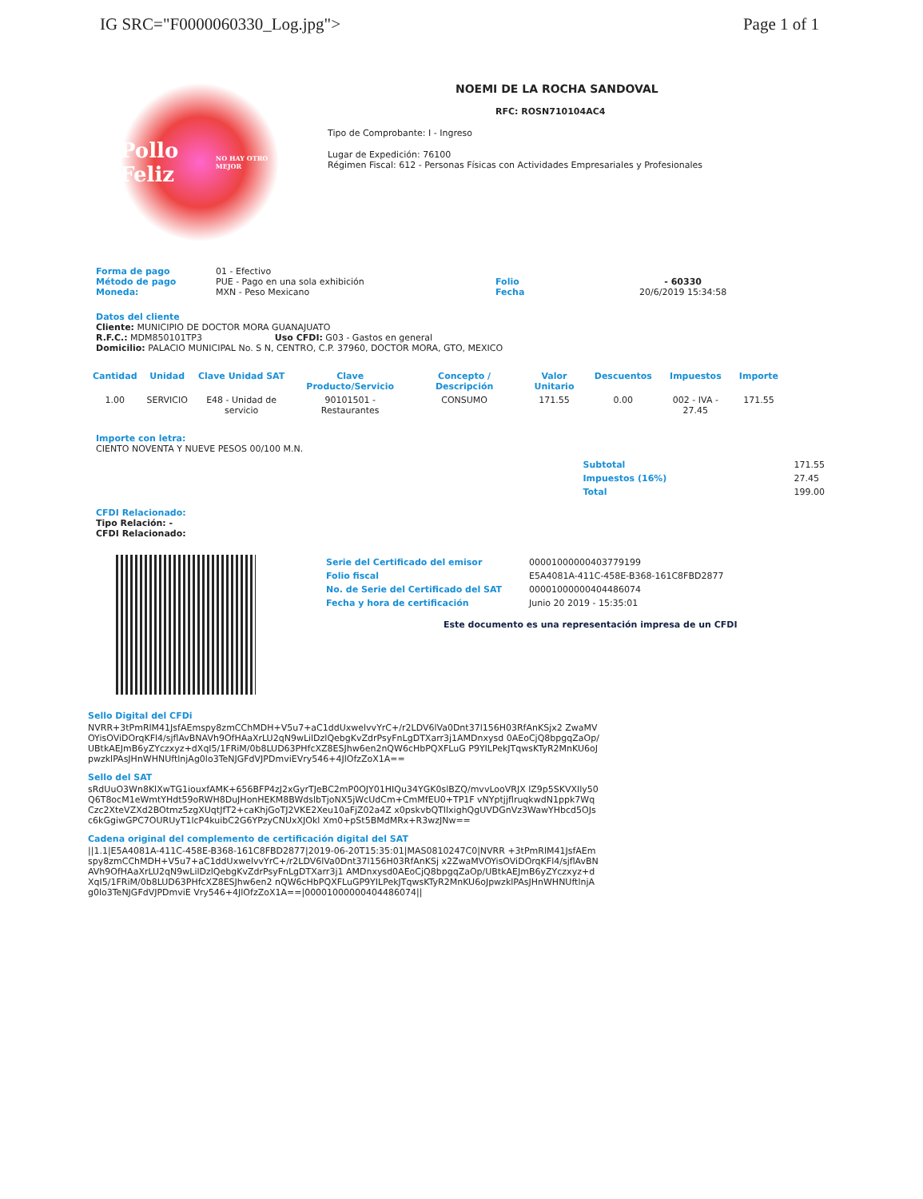IG SRC="F0000060330_Log.jpg"> Page 1 of 1
Pollo Feliz
NO HAY OTRO MEJOR
NOEMI DE LA ROCHA SANDOVAL
RFC: ROSN710104AC4
Tipo de Comprobante: I - Ingreso
Lugar de Expedición: 76100
Régimen Fiscal: 612 - Personas Físicas con Actividades Empresariales y Profesionales
Forma de pago
Método de pago
Moneda:
01 - Efectivo
PUE - Pago en una sola exhibición
MXN - Peso Mexicano
Folio
Fecha
- 60330
20/6/2019 15:34:58
Datos del cliente
Cliente: MUNICIPIO DE DOCTOR MORA GUANAJUATO
R.F.C.: MDM850101TP3 Uso CFDI: G03 - Gastos en general
Domicilio: PALACIO MUNICIPAL No. S N, CENTRO, C.P. 37960, DOCTOR MORA, GTO, MEXICO
| Cantidad | Unidad | Clave Unidad SAT | Clave Producto/Servicio | Concepto / Descripción | Valor Unitario | Descuentos | Impuestos | Importe |
| --- | --- | --- | --- | --- | --- | --- | --- | --- |
| 1.00 | SERVICIO | E48 - Unidad de servicio | 90101501 - Restaurantes | CONSUMO | 171.55 | 0.00 | 002 - IVA - 27.45 | 171.55 |
Importe con letra:
CIENTO NOVENTA Y NUEVE PESOS 00/100 M.N.
| Subtotal | 171.55 |
| Impuestos (16%) | 27.45 |
| Total | 199.00 |
CFDI Relacionado:
Tipo Relación: -
CFDI Relacionado:
| Serie del Certificado del emisor | 00001000000403779199 |
| Folio fiscal | E5A4081A-411C-458E-B368-161C8FBD2877 |
| No. de Serie del Certificado del SAT | 00001000000404486074 |
| Fecha y hora de certificación | Junio 20 2019 - 15:35:01 |
Este documento es una representación impresa de un CFDI
Sello Digital del CFDi
NVRR+3tPmRlM41JsfAEmspy8zmCChMDH+V5u7+aC1ddUxwelvvYrC+/r2LDV6lVa0Dnt37l156H03RfAnKSjx2 ZwaMVOYisOViDOrqKFl4/sjflAvBNAVh9OfHAaXrLU2qN9wLilDzlQebgKvZdrPsyFnLgDTXarr3j1AMDnxysd 0AEoCjQ8bpgqZaOp/UBtkAEJmB6yZYczxyz+dXqI5/1FRiM/0b8LUD63PHfcXZ8ESJhw6en2nQW6cHbPQXFLuG P9YILPekJTqwsKTyR2MnKU6oJpwzklPAsJHnWHNUftlnjAg0lo3TeNJGFdVJPDmviEVry546+4JlOfzZoX1A==
Sello del SAT
sRdUuO3Wn8KlXwTG1iouxfAMK+656BFP4zJ2xGyrTJeBC2mP0OJY01HIQu34YGK0slBZQ/mvvLooVRJX lZ9p5SKVXIly50Q6T8ocM1eWmtYHdt59oRWH8DuJHonHEKM8BWdslbTjoNX5jWcUdCm+CmMfEU0+TP1F vNYptjjflruqkwdN1ppk7WqCzc2XteVZXd2BOtmz5zgXUqtJfT2+caKhjGoTJ2VKE2Xeu10aFjZ02a4Z x0pskvbQTIlxighQgUVDGnVz3WawYHbcd5OJsc6kGgiwGPC7OURUyT1lcP4kuibC2G6YPzyCNUxXJOkl Xm0+pSt5BMdMRx+R3wzJNw==
Cadena original del complemento de certificación digital del SAT
||1.1|E5A4081A-411C-458E-B368-161C8FBD2877|2019-06-20T15:35:01|MAS0810247C0|NVRR +3tPmRlM41JsfAEmspy8zmCChMDH+V5u7+aC1ddUxwelvvYrC+/r2LDV6lVa0Dnt37l156H03RfAnKSj x2ZwaMVOYisOViDOrqKFl4/sjflAvBNAVh9OfHAaXrLU2qN9wLilDzlQebgKvZdrPsyFnLgDTXarr3j1 AMDnxysd0AEoCjQ8bpgqZaOp/UBtkAEJmB6yZYczxyz+dXqI5/1FRiM/0b8LUD63PHfcXZ8ESJhw6en2 nQW6cHbPQXFLuGP9YILPekJTqwsKTyR2MnKU6oJpwzklPAsJHnWHNUftlnjAg0lo3TeNJGFdVJPDmviE Vry546+4JlOfzZoX1A==|00001000000404486074||